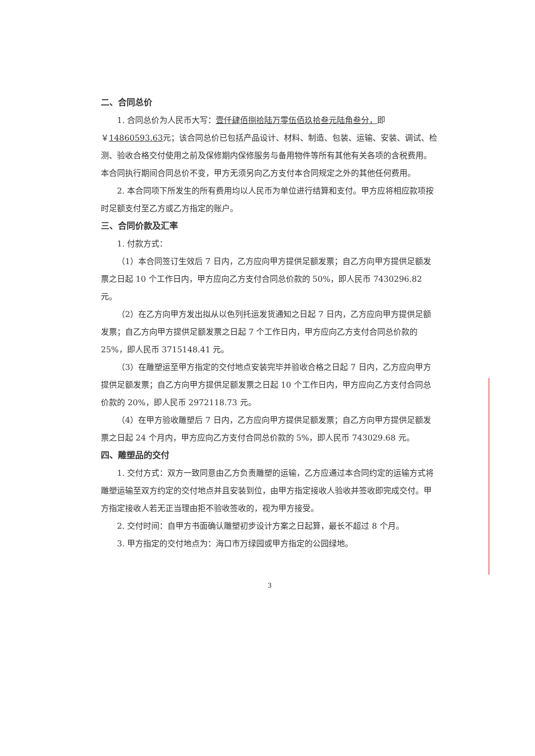二、合同总价
1. 合同总价为人民币大写：壹仟肆佰捌拾陆万零伍佰玖拾叁元陆角叁分，即￥14860593.63元；该合同总价已包括产品设计、材料、制造、包装、运输、安装、调试、检测、验收合格交付使用之前及保修期内保修服务与备用物件等所有其他有关各项的含税费用。本合同执行期间合同总价不变，甲方无须另向乙方支付本合同规定之外的其他任何费用。
2. 本合同项下所发生的所有费用均以人民币为单位进行结算和支付。甲方应将相应款项按时足额支付至乙方或乙方指定的账户。
三、合同价款及汇率
1. 付款方式：
（1）本合同签订生效后 7 日内，乙方应向甲方提供足额发票；自乙方向甲方提供足额发票之日起 10 个工作日内，甲方应向乙方支付合同总价款的 50%，即人民币 7430296.82 元。
（2）在乙方向甲方发出拟从以色列托运发货通知之日起 7 日内，乙方应向甲方提供足额发票；自乙方向甲方提供足额发票之日起 7 个工作日内，甲方应向乙方支付合同总价款的 25%，即人民币 3715148.41 元。
（3）在雕塑运至甲方指定的交付地点安装完毕并验收合格之日起 7 日内，乙方应向甲方提供足额发票；自乙方向甲方提供足额发票之日起 10 个工作日内，甲方应向乙方支付合同总价款的 20%，即人民币 2972118.73 元。
（4）在甲方验收雕塑后 7 日内，乙方应向甲方提供足额发票；自乙方向甲方提供足额发票之日起 24 个月内，甲方应向乙方支付合同总价款的 5%，即人民币 743029.68 元。
四、雕塑品的交付
1. 交付方式：双方一致同意由乙方负责雕塑的运输，乙方应通过本合同约定的运输方式将雕塑运输至双方约定的交付地点并且安装到位，由甲方指定接收人验收并签收即完成交付。甲方指定接收人若无正当理由拒不验收签收的，视为甲方接受。
2. 交付时间：自甲方书面确认雕塑初步设计方案之日起算，最长不超过 8 个月。
3. 甲方指定的交付地点为：海口市万绿园或甲方指定的公园绿地。
3